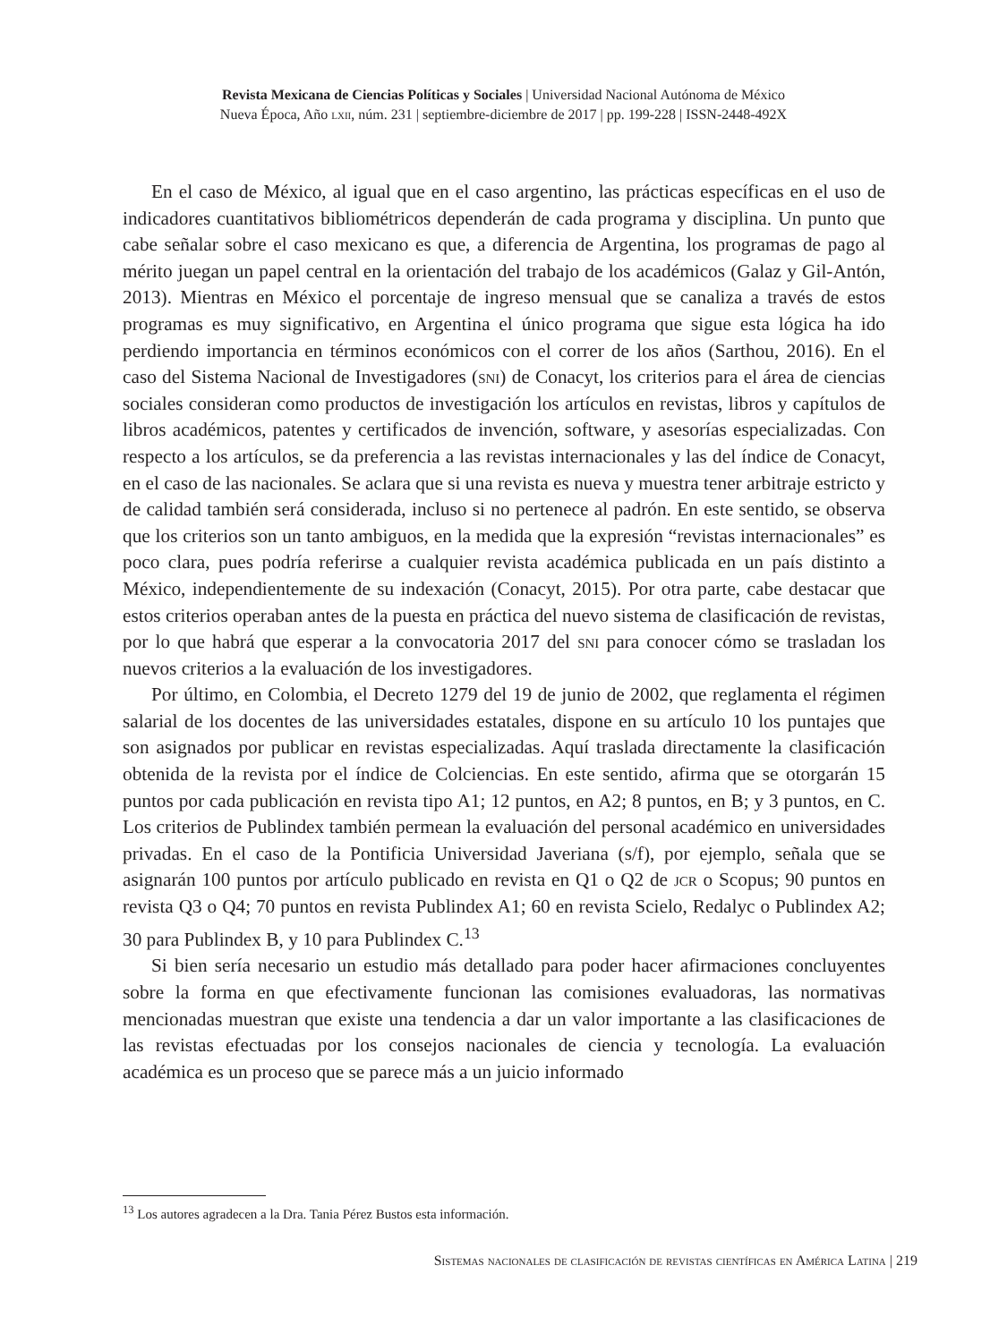Revista Mexicana de Ciencias Políticas y Sociales | Universidad Nacional Autónoma de México
Nueva Época, Año lxii, núm. 231 | septiembre-diciembre de 2017 | pp. 199-228 | ISSN-2448-492X
En el caso de México, al igual que en el caso argentino, las prácticas específicas en el uso de indicadores cuantitativos bibliométricos dependerán de cada programa y disciplina. Un punto que cabe señalar sobre el caso mexicano es que, a diferencia de Argentina, los programas de pago al mérito juegan un papel central en la orientación del trabajo de los académicos (Galaz y Gil-Antón, 2013). Mientras en México el porcentaje de ingreso mensual que se canaliza a través de estos programas es muy significativo, en Argentina el único programa que sigue esta lógica ha ido perdiendo importancia en términos económicos con el correr de los años (Sarthou, 2016). En el caso del Sistema Nacional de Investigadores (sni) de Conacyt, los criterios para el área de ciencias sociales consideran como productos de investigación los artículos en revistas, libros y capítulos de libros académicos, patentes y certificados de invención, software, y asesorías especializadas. Con respecto a los artículos, se da preferencia a las revistas internacionales y las del índice de Conacyt, en el caso de las nacionales. Se aclara que si una revista es nueva y muestra tener arbitraje estricto y de calidad también será considerada, incluso si no pertenece al padrón. En este sentido, se observa que los criterios son un tanto ambiguos, en la medida que la expresión “revistas internacionales” es poco clara, pues podría referirse a cualquier revista académica publicada en un país distinto a México, independientemente de su indexación (Conacyt, 2015). Por otra parte, cabe destacar que estos criterios operaban antes de la puesta en práctica del nuevo sistema de clasificación de revistas, por lo que habrá que esperar a la convocatoria 2017 del sni para conocer cómo se trasladan los nuevos criterios a la evaluación de los investigadores.
Por último, en Colombia, el Decreto 1279 del 19 de junio de 2002, que reglamenta el régimen salarial de los docentes de las universidades estatales, dispone en su artículo 10 los puntajes que son asignados por publicar en revistas especializadas. Aquí traslada directamente la clasificación obtenida de la revista por el índice de Colciencias. En este sentido, afirma que se otorgarán 15 puntos por cada publicación en revista tipo A1; 12 puntos, en A2; 8 puntos, en B; y 3 puntos, en C. Los criterios de Publindex también permean la evaluación del personal académico en universidades privadas. En el caso de la Pontificia Universidad Javeriana (s/f), por ejemplo, señala que se asignarán 100 puntos por artículo publicado en revista en Q1 o Q2 de jcr o Scopus; 90 puntos en revista Q3 o Q4; 70 puntos en revista Publindex A1; 60 en revista Scielo, Redalyc o Publindex A2; 30 para Publindex B, y 10 para Publindex C.<sup>13</sup>
Si bien sería necesario un estudio más detallado para poder hacer afirmaciones concluyentes sobre la forma en que efectivamente funcionan las comisiones evaluadoras, las normativas mencionadas muestran que existe una tendencia a dar un valor importante a las clasificaciones de las revistas efectuadas por los consejos nacionales de ciencia y tecnología. La evaluación académica es un proceso que se parece más a un juicio informado
<sup>13</sup> Los autores agradecen a la Dra. Tania Pérez Bustos esta información.
Sistemas nacionales de clasificación de revistas científicas en América Latina | 219